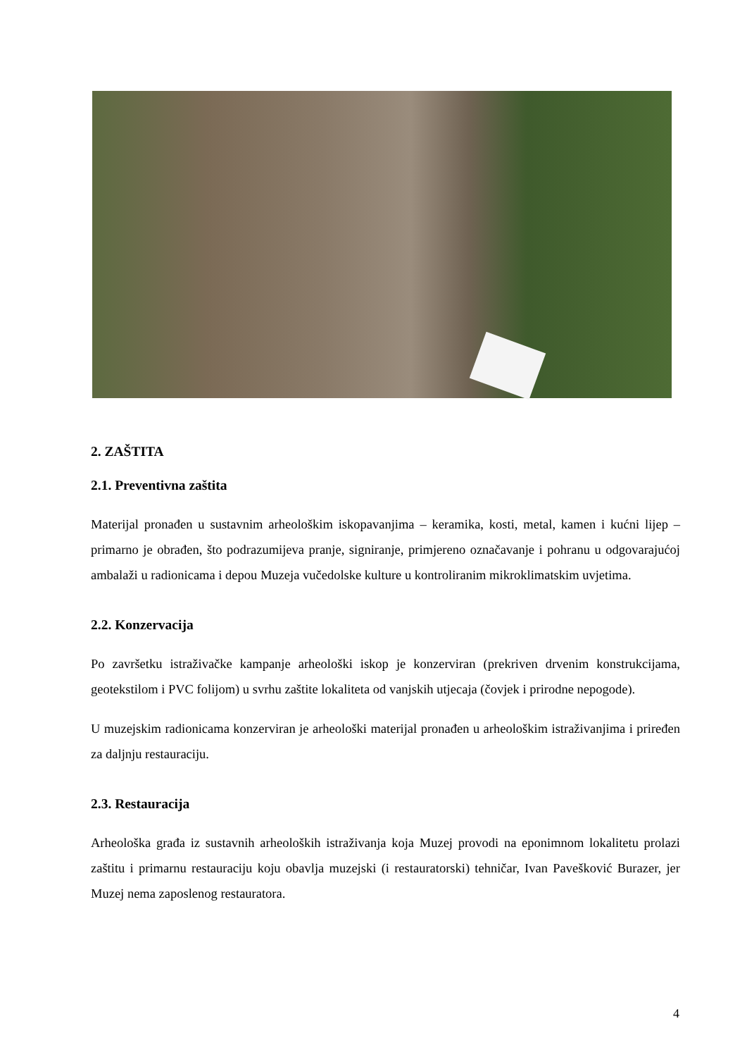2. ZAŠTITA
2.1. Preventivna zaštita
Materijal pronađen u sustavnim arheološkim iskopavanjima – keramika, kosti, metal, kamen i kućni lijep – primarno je obrađen, što podrazumijeva pranje, signiranje, primjereno označavanje i pohranu u odgovarajućoj ambalaži u radionicama i depou Muzeja vučedolske kulture u kontroliranim mikroklimatskim uvjetima.
2.2. Konzervacija
Po završetku istraživačke kampanje arheološki iskop je konzerviran (prekriven drvenim konstrukcijama, geotekstilom i PVC folijom) u svrhu zaštite lokaliteta od vanjskih utjecaja (čovjek i prirodne nepogode).
U muzejskim radionicama konzerviran je arheološki materijal pronađen u arheološkim istraživanjima i priređen za daljnju restauraciju.
2.3. Restauracija
Arheološka građa iz sustavnih arheoloških istraživanja koja Muzej provodi na eponimnom lokalitetu prolazi zaštitu i primarnu restauraciju koju obavlja muzejski (i restauratorski) tehničar, Ivan Pavešković Burazer, jer Muzej nema zaposlenog restauratora.
4